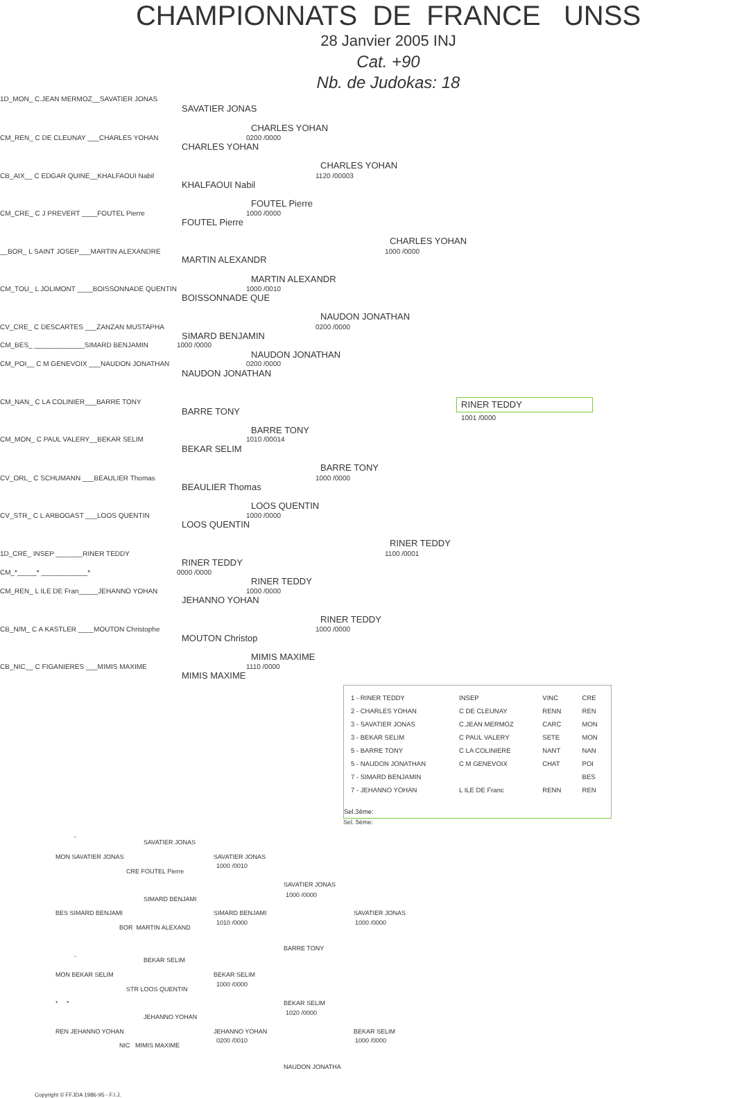CHAMPIONNATS DE FRANCE UNSS
28 Janvier 2005 INJ
Cat. +90
Nb. de Judokas: 18
1D_MON_ C.JEAN MERMOZ__SAVATIER JONAS
SAVATIER JONAS
CHARLES YOHAN
CM_REN_ C DE CLEUNAY ___CHARLES YOHAN 0200 /0000
CHARLES YOHAN
CHARLES YOHAN
CB_AIX__ C EDGAR QUINE__KHALFAOUI Nabil 1120 /00003
KHALFAOUI Nabil
FOUTEL Pierre
CM_CRE_ C J PREVERT ____FOUTEL Pierre 1000 /0000
FOUTEL Pierre
CHARLES YOHAN
__BOR_ L SAINT JOSEP___MARTIN ALEXANDRE 1000 /0000
MARTIN ALEXANDR
MARTIN ALEXANDR
CM_TOU_ L JOLIMONT ____BOISSONNADE QUENTIN 1000 /0010
BOISSONNADE QUE
NAUDON JONATHAN
CV_CRE_ C DESCARTES ___ZANZAN MUSTAPHA 0200 /0000
SIMARD BENJAMIN
CM_BES_ _____________SIMARD BENJAMIN 1000 /0000
NAUDON JONATHAN
CM_POI__ C M GENEVOIX ___NAUDON JONATHAN 0200 /0000
NAUDON JONATHAN
CM_NAN_ C LA COLINIER___BARRE TONY RINER TEDDY
BARRE TONY
1001 /0000
BARRE TONY
CM_MON_ C PAUL VALERY__BEKAR SELIM 1010 /00014
BEKAR SELIM
BARRE TONY
CV_ORL_ C SCHUMANN ___BEAULIER Thomas 1000 /0000
BEAULIER Thomas
LOOS QUENTIN
CV_STR_ C L ARBOGAST ___LOOS QUENTIN 1000 /0000
LOOS QUENTIN
RINER TEDDY
1D_CRE_ INSEP _______RINER TEDDY 1100 /0001
RINER TEDDY
CM_*_____* ____________* 0000 /0000
RINER TEDDY
CM_REN_ L ILE DE Fran_____JEHANNO YOHAN 1000 /0000
JEHANNO YOHAN
RINER TEDDY
CB_N/M_ C A KASTLER ____MOUTON Christophe 1000 /0000
MOUTON Christop
MIMIS MAXIME
CB_NIC__ C FIGANIERES ___MIMIS MAXIME 1110 /0000
MIMIS MAXIME
| 1 - RINER TEDDY | INSEP | VINC | CRE |
| 2 - CHARLES YOHAN | C DE CLEUNAY | RENN | REN |
| 3 - SAVATIER JONAS | C.JEAN MERMOZ | CARC | MON |
| 3 - BEKAR SELIM | C PAUL VALERY | SETE | MON |
| 5 - BARRE TONY | C LA COLINIERE | NANT | NAN |
| 5 - NAUDON JONATHAN | C M GENEVOIX | CHAT | POI |
| 7 - SIMARD BENJAMIN | | | BES |
| 7 - JEHANNO YOHAN | L ILE DE Franc | RENN | REN |
Sel.3ème:
Sel. 5ème:
-
SAVATIER JONAS
MON SAVATIER JONAS SAVATIER JONAS
1000 /0010
CRE FOUTEL Pierre
SAVATIER JONAS
1000 /0000
SIMARD BENJAMI
BES SIMARD BENJAMI SIMARD BENJAMI SAVATIER JONAS
1010 /0000 1000 /0000
BOR MARTIN ALEXAND
BARRE TONY
-
BEKAR SELIM
MON BEKAR SELIM BEKAR SELIM
1000 /0000
STR LOOS QUENTIN
* * BEKAR SELIM
1020 /0000
JEHANNO YOHAN
REN JEHANNO YOHAN JEHANNO YOHAN BEKAR SELIM
0200 /0010 1000 /0000
NIC MIMIS MAXIME
NAUDON JONATHA
Copyright © FFJDA 1986-95 - F.I.J.